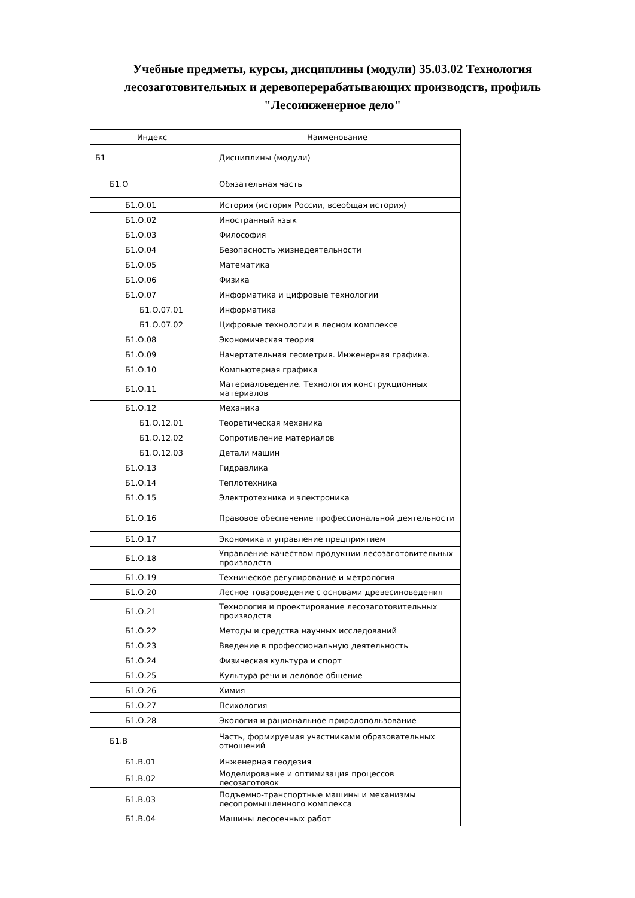Учебные предметы, курсы, дисциплины (модули) 35.03.02 Технология лесозаготовительных и деревоперерабатывающих производств, профиль "Лесоинженерное дело"
| Индекс | Наименование |
| Б1 | Дисциплины (модули) |
| Б1.О | Обязательная часть |
| Б1.О.01 | История (история России, всеобщая история) |
| Б1.О.02 | Иностранный язык |
| Б1.О.03 | Философия |
| Б1.О.04 | Безопасность жизнедеятельности |
| Б1.О.05 | Математика |
| Б1.О.06 | Физика |
| Б1.О.07 | Информатика и цифровые технологии |
| Б1.О.07.01 | Информатика |
| Б1.О.07.02 | Цифровые технологии в лесном комплексе |
| Б1.О.08 | Экономическая теория |
| Б1.О.09 | Начертательная геометрия. Инженерная графика. |
| Б1.О.10 | Компьютерная графика |
| Б1.О.11 | Материаловедение. Технология конструкционных материалов |
| Б1.О.12 | Механика |
| Б1.О.12.01 | Теоретическая механика |
| Б1.О.12.02 | Сопротивление материалов |
| Б1.О.12.03 | Детали машин |
| Б1.О.13 | Гидравлика |
| Б1.О.14 | Теплотехника |
| Б1.О.15 | Электротехника и электроника |
| Б1.О.16 | Правовое обеспечение профессиональной деятельности |
| Б1.О.17 | Экономика и управление предприятием |
| Б1.О.18 | Управление качеством продукции лесозаготовительных производств |
| Б1.О.19 | Техническое регулирование и метрология |
| Б1.О.20 | Лесное товароведение с основами древесиноведения |
| Б1.О.21 | Технология и проектирование лесозаготовительных производств |
| Б1.О.22 | Методы и средства научных исследований |
| Б1.О.23 | Введение в профессиональную деятельность |
| Б1.О.24 | Физическая культура и спорт |
| Б1.О.25 | Культура речи и деловое общение |
| Б1.О.26 | Химия |
| Б1.О.27 | Психология |
| Б1.О.28 | Экология и рациональное природопользование |
| Б1.В | Часть, формируемая участниками образовательных отношений |
| Б1.В.01 | Инженерная геодезия |
| Б1.В.02 | Моделирование и оптимизация процессов лесозаготовок |
| Б1.В.03 | Подъемно-транспортные машины и механизмы лесопромышленного комплекса |
| Б1.В.04 | Машины лесосечных работ |